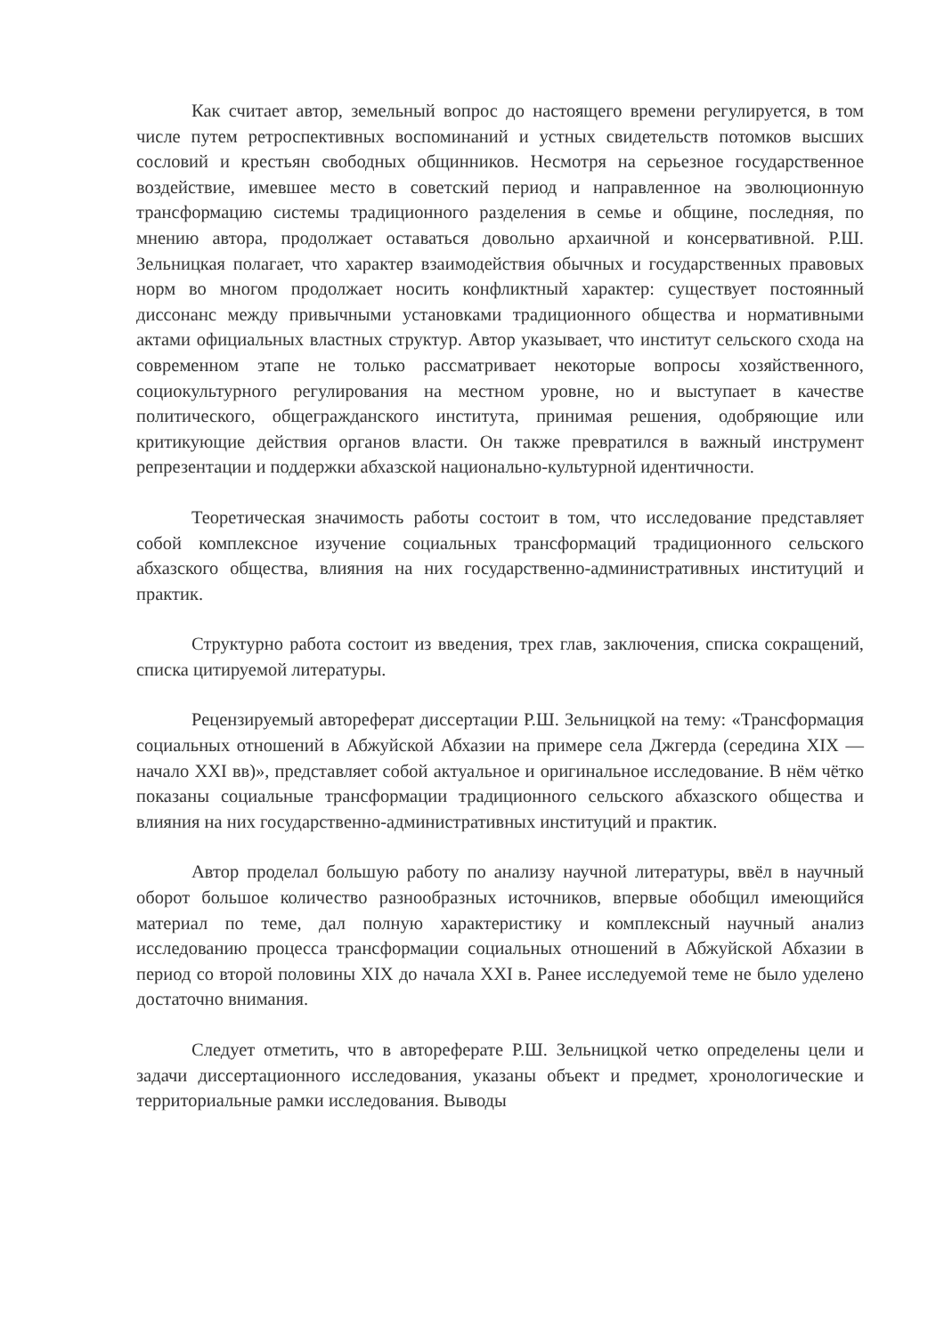Как считает автор, земельный вопрос до настоящего времени регулируется, в том числе путем ретроспективных воспоминаний и устных свидетельств потомков высших сословий и крестьян свободных общинников. Несмотря на серьезное государственное воздействие, имевшее место в советский период и направленное на эволюционную трансформацию системы традиционного разделения в семье и общине, последняя, по мнению автора, продолжает оставаться довольно архаичной и консервативной. Р.Ш. Зельницкая полагает, что характер взаимодействия обычных и государственных правовых норм во многом продолжает носить конфликтный характер: существует постоянный диссонанс между привычными установками традиционного общества и нормативными актами официальных властных структур. Автор указывает, что институт сельского схода на современном этапе не только рассматривает некоторые вопросы хозяйственного, социокультурного регулирования на местном уровне, но и выступает в качестве политического, общегражданского института, принимая решения, одобряющие или критикующие действия органов власти. Он также превратился в важный инструмент репрезентации и поддержки абхазской национально-культурной идентичности.
Теоретическая значимость работы состоит в том, что исследование представляет собой комплексное изучение социальных трансформаций традиционного сельского абхазского общества, влияния на них государственно-административных институций и практик.
Структурно работа состоит из введения, трех глав, заключения, списка сокращений, списка цитируемой литературы.
Рецензируемый автореферат диссертации Р.Ш. Зельницкой на тему: «Трансформация социальных отношений в Абжуйской Абхазии на примере села Джгерда (середина XIX — начало XXI вв)», представляет собой актуальное и оригинальное исследование. В нём чётко показаны социальные трансформации традиционного сельского абхазского общества и влияния на них государственно-административных институций и практик.
Автор проделал большую работу по анализу научной литературы, ввёл в научный оборот большое количество разнообразных источников, впервые обобщил имеющийся материал по теме, дал полную характеристику и комплексный научный анализ исследованию процесса трансформации социальных отношений в Абжуйской Абхазии в период со второй половины XIX до начала XXI в. Ранее исследуемой теме не было уделено достаточно внимания.
Следует отметить, что в автореферате Р.Ш. Зельницкой четко определены цели и задачи диссертационного исследования, указаны объект и предмет, хронологические и территориальные рамки исследования. Выводы